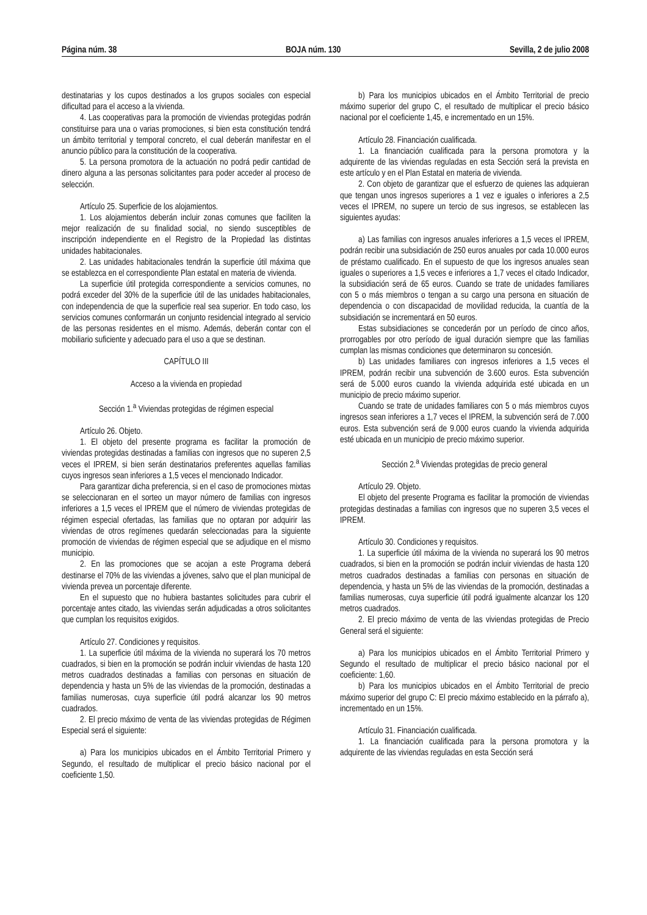Página núm. 38 BOJA núm. 130 Sevilla, 2 de julio 2008
destinatarias y los cupos destinados a los grupos sociales con especial dificultad para el acceso a la vivienda.
4. Las cooperativas para la promoción de viviendas protegidas podrán constituirse para una o varias promociones, si bien esta constitución tendrá un ámbito territorial y temporal concreto, el cual deberán manifestar en el anuncio público para la constitución de la cooperativa.
5. La persona promotora de la actuación no podrá pedir cantidad de dinero alguna a las personas solicitantes para poder acceder al proceso de selección.
Artículo 25. Superficie de los alojamientos.
1. Los alojamientos deberán incluir zonas comunes que faciliten la mejor realización de su finalidad social, no siendo susceptibles de inscripción independiente en el Registro de la Propiedad las distintas unidades habitacionales.
2. Las unidades habitacionales tendrán la superficie útil máxima que se establezca en el correspondiente Plan estatal en materia de vivienda.
La superficie útil protegida correspondiente a servicios comunes, no podrá exceder del 30% de la superficie útil de las unidades habitacionales, con independencia de que la superficie real sea superior. En todo caso, los servicios comunes conformarán un conjunto residencial integrado al servicio de las personas residentes en el mismo. Además, deberán contar con el mobiliario suficiente y adecuado para el uso a que se destinan.
CAPÍTULO III
Acceso a la vivienda en propiedad
Sección 1.<sup>a</sup> Viviendas protegidas de régimen especial
Artículo 26. Objeto.
1. El objeto del presente programa es facilitar la promoción de viviendas protegidas destinadas a familias con ingresos que no superen 2,5 veces el IPREM, si bien serán destinatarios preferentes aquellas familias cuyos ingresos sean inferiores a 1,5 veces el mencionado Indicador.
Para garantizar dicha preferencia, si en el caso de promociones mixtas se seleccionaran en el sorteo un mayor número de familias con ingresos inferiores a 1,5 veces el IPREM que el número de viviendas protegidas de régimen especial ofertadas, las familias que no optaran por adquirir las viviendas de otros regímenes quedarán seleccionadas para la siguiente promoción de viviendas de régimen especial que se adjudique en el mismo municipio.
2. En las promociones que se acojan a este Programa deberá destinarse el 70% de las viviendas a jóvenes, salvo que el plan municipal de vivienda prevea un porcentaje diferente.
En el supuesto que no hubiera bastantes solicitudes para cubrir el porcentaje antes citado, las viviendas serán adjudicadas a otros solicitantes que cumplan los requisitos exigidos.
Artículo 27. Condiciones y requisitos.
1. La superficie útil máxima de la vivienda no superará los 70 metros cuadrados, si bien en la promoción se podrán incluir viviendas de hasta 120 metros cuadrados destinadas a familias con personas en situación de dependencia y hasta un 5% de las viviendas de la promoción, destinadas a familias numerosas, cuya superficie útil podrá alcanzar los 90 metros cuadrados.
2. El precio máximo de venta de las viviendas protegidas de Régimen Especial será el siguiente:
a) Para los municipios ubicados en el Ámbito Territorial Primero y Segundo, el resultado de multiplicar el precio básico nacional por el coeficiente 1,50.
b) Para los municipios ubicados en el Ámbito Territorial de precio máximo superior del grupo C, el resultado de multiplicar el precio básico nacional por el coeficiente 1,45, e incrementado en un 15%.
Artículo 28. Financiación cualificada.
1. La financiación cualificada para la persona promotora y la adquirente de las viviendas reguladas en esta Sección será la prevista en este artículo y en el Plan Estatal en materia de vivienda.
2. Con objeto de garantizar que el esfuerzo de quienes las adquieran que tengan unos ingresos superiores a 1 vez e iguales o inferiores a 2,5 veces el IPREM, no supere un tercio de sus ingresos, se establecen las siguientes ayudas:
a) Las familias con ingresos anuales inferiores a 1,5 veces el IPREM, podrán recibir una subsidiación de 250 euros anuales por cada 10.000 euros de préstamo cualificado. En el supuesto de que los ingresos anuales sean iguales o superiores a 1,5 veces e inferiores a 1,7 veces el citado Indicador, la subsidiación será de 65 euros. Cuando se trate de unidades familiares con 5 o más miembros o tengan a su cargo una persona en situación de dependencia o con discapacidad de movilidad reducida, la cuantía de la subsidiación se incrementará en 50 euros.
Estas subsidiaciones se concederán por un período de cinco años, prorrogables por otro período de igual duración siempre que las familias cumplan las mismas condiciones que determinaron su concesión.
b) Las unidades familiares con ingresos inferiores a 1,5 veces el IPREM, podrán recibir una subvención de 3.600 euros. Esta subvención será de 5.000 euros cuando la vivienda adquirida esté ubicada en un municipio de precio máximo superior.
Cuando se trate de unidades familiares con 5 o más miembros cuyos ingresos sean inferiores a 1,7 veces el IPREM, la subvención será de 7.000 euros. Esta subvención será de 9.000 euros cuando la vivienda adquirida esté ubicada en un municipio de precio máximo superior.
Sección 2.<sup>a</sup> Viviendas protegidas de precio general
Artículo 29. Objeto.
El objeto del presente Programa es facilitar la promoción de viviendas protegidas destinadas a familias con ingresos que no superen 3,5 veces el IPREM.
Artículo 30. Condiciones y requisitos.
1. La superficie útil máxima de la vivienda no superará los 90 metros cuadrados, si bien en la promoción se podrán incluir viviendas de hasta 120 metros cuadrados destinadas a familias con personas en situación de dependencia, y hasta un 5% de las viviendas de la promoción, destinadas a familias numerosas, cuya superficie útil podrá igualmente alcanzar los 120 metros cuadrados.
2. El precio máximo de venta de las viviendas protegidas de Precio General será el siguiente:
a) Para los municipios ubicados en el Ámbito Territorial Primero y Segundo el resultado de multiplicar el precio básico nacional por el coeficiente: 1,60.
b) Para los municipios ubicados en el Ámbito Territorial de precio máximo superior del grupo C: El precio máximo establecido en la párrafo a), incrementado en un 15%.
Artículo 31. Financiación cualificada.
1. La financiación cualificada para la persona promotora y la adquirente de las viviendas reguladas en esta Sección será